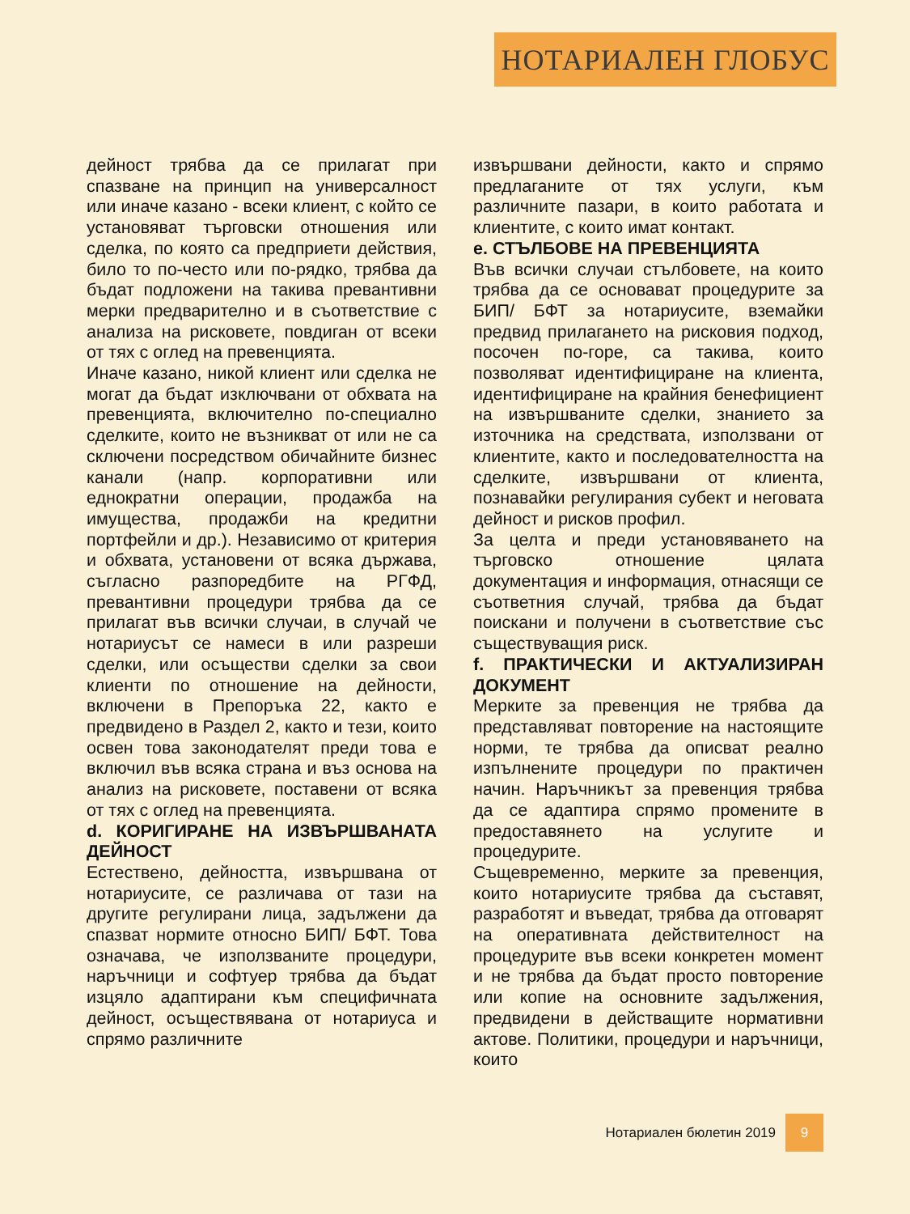НОТАРИАЛЕН ГЛОБУС
дейност трябва да се прилагат при спазване на принцип на универсалност или иначе казано - всеки клиент, с който се установяват търговски отношения или сделка, по която са предприети действия, било то по-често или по-рядко, трябва да бъдат подложени на такива превантивни мерки предварително и в съответствие с анализа на рисковете, повдиган от всеки от тях с оглед на превенцията.
Иначе казано, никой клиент или сделка не могат да бъдат изключвани от обхвата на превенцията, включително по-специално сделките, които не възникват от или не са сключени посредством обичайните бизнес канали (напр. корпоративни или еднократни операции, продажба на имущества, продажби на кредитни портфейли и др.). Независимо от критерия и обхвата, установени от всяка държава, съгласно разпоредбите на РГФД, превантивни процедури трябва да се прилагат във всички случаи, в случай че нотариусът се намеси в или разреши сделки, или осъществи сделки за свои клиенти по отношение на дейности, включени в Препоръка 22, както е предвидено в Раздел 2, както и тези, които освен това законодателят преди това е включил във всяка страна и въз основа на анализ на рисковете, поставени от всяка от тях с оглед на превенцията.
d. КОРИГИРАНЕ НА ИЗВЪРШВАНАТА ДЕЙНОСТ
Естествено, дейността, извършвана от нотариусите, се различава от тази на другите регулирани лица, задължени да спазват нормите относно БИП/ БФТ. Това означава, че използваните процедури, наръчници и софтуер трябва да бъдат изцяло адаптирани към специфичната дейност, осъществявана от нотариуса и спрямо различните
извършвани дейности, както и спрямо предлаганите от тях услуги, към различните пазари, в които работата и клиентите, с които имат контакт.
e. СТЪЛБОВЕ НА ПРЕВЕНЦИЯТА
Във всички случаи стълбовете, на които трябва да се основават процедурите за БИП/ БФТ за нотариусите, вземайки предвид прилагането на рисковия подход, посочен по-горе, са такива, които позволяват идентифициране на клиента, идентифициране на крайния бенефициент на извършваните сделки, знанието за източника на средствата, използвани от клиентите, както и последователността на сделките, извършвани от клиента, познавайки регулирания субект и неговата дейност и рисков профил.
За целта и преди установяването на търговско отношение цялата документация и информация, отнасящи се съответния случай, трябва да бъдат поискани и получени в съответствие със съществуващия риск.
f. ПРАКТИЧЕСКИ И АКТУАЛИЗИРАН ДОКУМЕНТ
Мерките за превенция не трябва да представляват повторение на настоящите норми, те трябва да описват реално изпълнените процедури по практичен начин. Наръчникът за превенция трябва да се адаптира спрямо промените в предоставянето на услугите и процедурите.
Същевременно, мерките за превенция, които нотариусите трябва да съставят, разработят и въведат, трябва да отговарят на оперативната действителност на процедурите във всеки конкретен момент и не трябва да бъдат просто повторение или копие на основните задължения, предвидени в действащите нормативни актове. Политики, процедури и наръчници, които
Нотариален бюлетин 2019
9